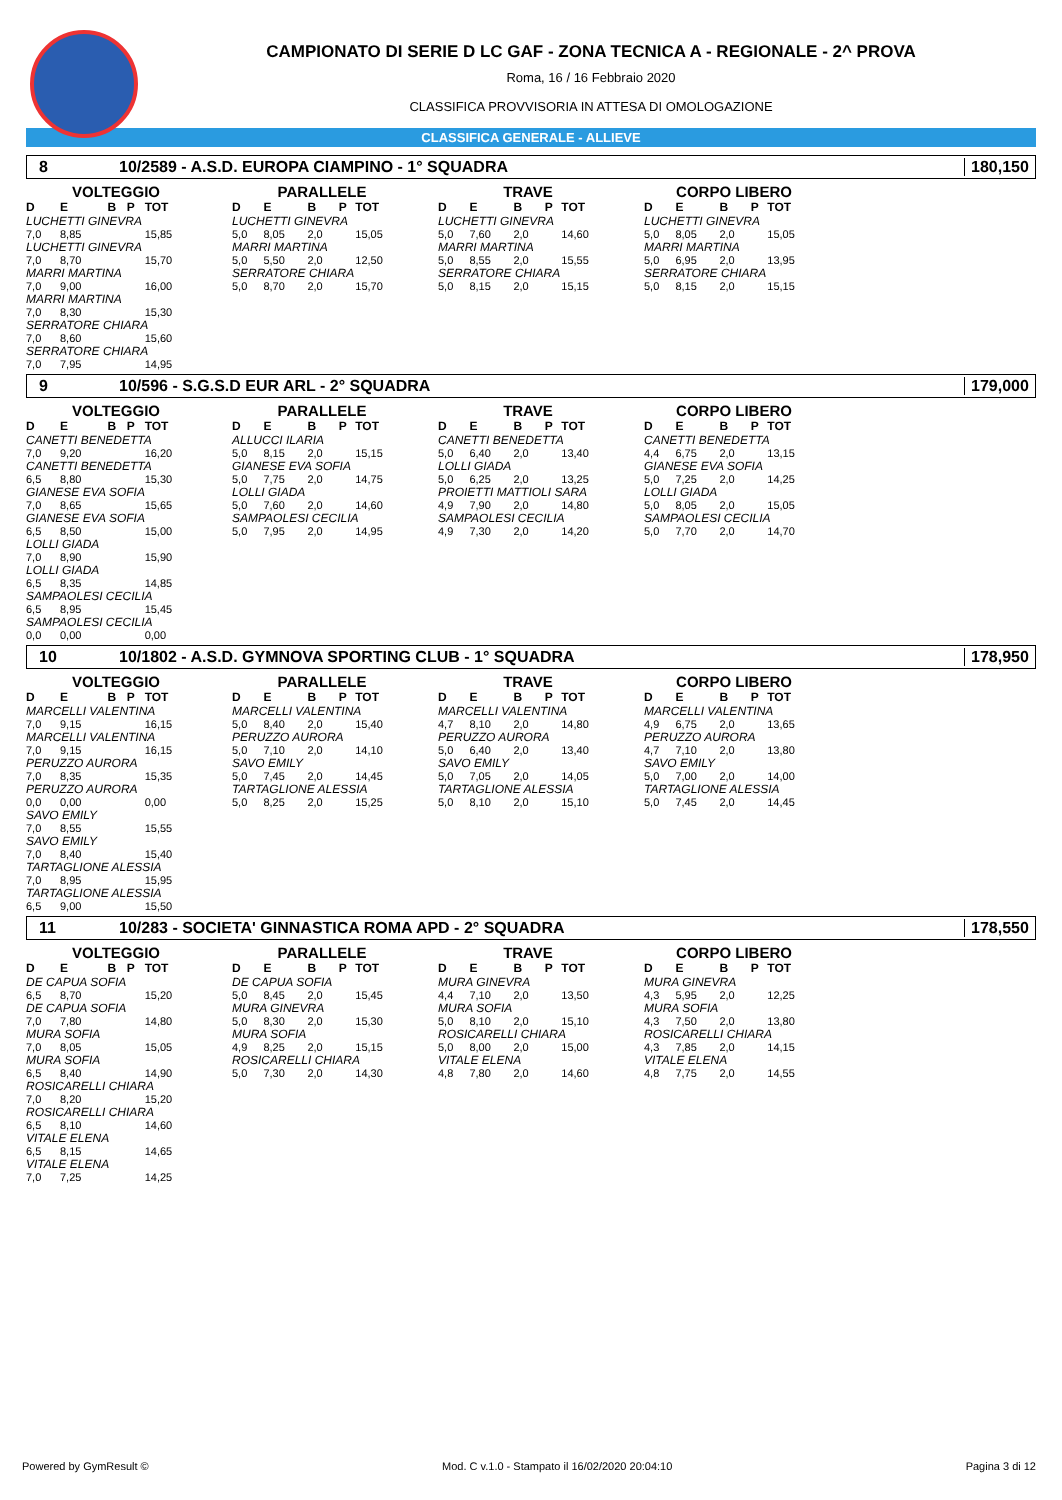CAMPIONATO DI SERIE D LC GAF - ZONA TECNICA A - REGIONALE - 2^ PROVA
Roma, 16 / 16 Febbraio 2020
CLASSIFICA PROVVISORIA IN ATTESA DI OMOLOGAZIONE
CLASSIFICA GENERALE - ALLIEVE
8 10/2589 - A.S.D. EUROPA CIAMPINO - 1° SQUADRA 180,150
VOLTEGGIO
| D | E | B | P | TOT |
| --- | --- | --- | --- | --- |
| LUCHETTI GINEVRA | | | | |
| 7,0 | 8,85 | | | 15,85 |
| LUCHETTI GINEVRA | | | | |
| 7,0 | 8,70 | | | 15,70 |
| MARRI MARTINA | | | | |
| 7,0 | 9,00 | | | 16,00 |
| MARRI MARTINA | | | | |
| 7,0 | 8,30 | | | 15,30 |
| SERRATORE CHIARA | | | | |
| 7,0 | 8,60 | | | 15,60 |
| SERRATORE CHIARA | | | | |
| 7,0 | 7,95 | | | 14,95 |
PARALLELE
| D | E | B | P | TOT |
| --- | --- | --- | --- | --- |
| LUCHETTI GINEVRA | | | | |
| 5,0 | 8,05 | 2,0 | | 15,05 |
| MARRI MARTINA | | | | |
| 5,0 | 5,50 | 2,0 | | 12,50 |
| SERRATORE CHIARA | | | | |
| 5,0 | 8,70 | 2,0 | | 15,70 |
TRAVE
| D | E | B | P | TOT |
| --- | --- | --- | --- | --- |
| LUCHETTI GINEVRA | | | | |
| 5,0 | 7,60 | 2,0 | | 14,60 |
| MARRI MARTINA | | | | |
| 5,0 | 8,55 | 2,0 | | 15,55 |
| SERRATORE CHIARA | | | | |
| 5,0 | 8,15 | 2,0 | | 15,15 |
CORPO LIBERO
| D | E | B | P | TOT |
| --- | --- | --- | --- | --- |
| LUCHETTI GINEVRA | | | | |
| 5,0 | 8,05 | 2,0 | | 15,05 |
| MARRI MARTINA | | | | |
| 5,0 | 6,95 | 2,0 | | 13,95 |
| SERRATORE CHIARA | | | | |
| 5,0 | 8,15 | 2,0 | | 15,15 |
9 10/596 - S.G.S.D EUR ARL - 2° SQUADRA 179,000
VOLTEGGIO
| D | E | B | P | TOT |
| --- | --- | --- | --- | --- |
| CANETTI BENEDETTA | | | | |
| 7,0 | 9,20 | | | 16,20 |
| CANETTI BENEDETTA | | | | |
| 6,5 | 8,80 | | | 15,30 |
| GIANESE EVA SOFIA | | | | |
| 7,0 | 8,65 | | | 15,65 |
| GIANESE EVA SOFIA | | | | |
| 6,5 | 8,50 | | | 15,00 |
| LOLLI GIADA | | | | |
| 7,0 | 8,90 | | | 15,90 |
| LOLLI GIADA | | | | |
| 6,5 | 8,35 | | | 14,85 |
| SAMPAOLESI CECILIA | | | | |
| 6,5 | 8,95 | | | 15,45 |
| SAMPAOLESI CECILIA | | | | |
| 0,0 | 0,00 | | | 0,00 |
PARALLELE
| D | E | B | P | TOT |
| --- | --- | --- | --- | --- |
| ALLUCCI ILARIA | | | | |
| 5,0 | 8,15 | 2,0 | | 15,15 |
| GIANESE EVA SOFIA | | | | |
| 5,0 | 7,75 | 2,0 | | 14,75 |
| LOLLI GIADA | | | | |
| 5,0 | 7,60 | 2,0 | | 14,60 |
| SAMPAOLESI CECILIA | | | | |
| 5,0 | 7,95 | 2,0 | | 14,95 |
TRAVE
| D | E | B | P | TOT |
| --- | --- | --- | --- | --- |
| CANETTI BENEDETTA | | | | |
| 5,0 | 6,40 | 2,0 | | 13,40 |
| LOLLI GIADA | | | | |
| 5,0 | 6,25 | 2,0 | | 13,25 |
| PROIETTI MATTIOLI SARA | | | | |
| 4,9 | 7,90 | 2,0 | | 14,80 |
| SAMPAOLESI CECILIA | | | | |
| 4,9 | 7,30 | 2,0 | | 14,20 |
CORPO LIBERO
| D | E | B | P | TOT |
| --- | --- | --- | --- | --- |
| CANETTI BENEDETTA | | | | |
| 4,4 | 6,75 | 2,0 | | 13,15 |
| GIANESE EVA SOFIA | | | | |
| 5,0 | 7,25 | 2,0 | | 14,25 |
| LOLLI GIADA | | | | |
| 5,0 | 8,05 | 2,0 | | 15,05 |
| SAMPAOLESI CECILIA | | | | |
| 5,0 | 7,70 | 2,0 | | 14,70 |
10 10/1802 - A.S.D. GYMNOVA SPORTING CLUB - 1° SQUADRA 178,950
VOLTEGGIO
| D | E | B | P | TOT |
| --- | --- | --- | --- | --- |
| MARCELLI VALENTINA | | | | |
| 7,0 | 9,15 | | | 16,15 |
| MARCELLI VALENTINA | | | | |
| 7,0 | 9,15 | | | 16,15 |
| PERUZZO AURORA | | | | |
| 7,0 | 8,35 | | | 15,35 |
| PERUZZO AURORA | | | | |
| 0,0 | 0,00 | | | 0,00 |
| SAVO EMILY | | | | |
| 7,0 | 8,55 | | | 15,55 |
| SAVO EMILY | | | | |
| 7,0 | 8,40 | | | 15,40 |
| TARTAGLIONE ALESSIA | | | | |
| 7,0 | 8,95 | | | 15,95 |
| TARTAGLIONE ALESSIA | | | | |
| 6,5 | 9,00 | | | 15,50 |
PARALLELE
| D | E | B | P | TOT |
| --- | --- | --- | --- | --- |
| MARCELLI VALENTINA | | | | |
| 5,0 | 8,40 | 2,0 | | 15,40 |
| PERUZZO AURORA | | | | |
| 5,0 | 7,10 | 2,0 | | 14,10 |
| SAVO EMILY | | | | |
| 5,0 | 7,45 | 2,0 | | 14,45 |
| TARTAGLIONE ALESSIA | | | | |
| 5,0 | 8,25 | 2,0 | | 15,25 |
TRAVE
| D | E | B | P | TOT |
| --- | --- | --- | --- | --- |
| MARCELLI VALENTINA | | | | |
| 4,7 | 8,10 | 2,0 | | 14,80 |
| PERUZZO AURORA | | | | |
| 5,0 | 6,40 | 2,0 | | 13,40 |
| SAVO EMILY | | | | |
| 5,0 | 7,05 | 2,0 | | 14,05 |
| TARTAGLIONE ALESSIA | | | | |
| 5,0 | 8,10 | 2,0 | | 15,10 |
CORPO LIBERO
| D | E | B | P | TOT |
| --- | --- | --- | --- | --- |
| MARCELLI VALENTINA | | | | |
| 4,9 | 6,75 | 2,0 | | 13,65 |
| PERUZZO AURORA | | | | |
| 4,7 | 7,10 | 2,0 | | 13,80 |
| SAVO EMILY | | | | |
| 5,0 | 7,00 | 2,0 | | 14,00 |
| TARTAGLIONE ALESSIA | | | | |
| 5,0 | 7,45 | 2,0 | | 14,45 |
11 10/283 - SOCIETA' GINNASTICA ROMA APD - 2° SQUADRA 178,550
VOLTEGGIO
| D | E | B | P | TOT |
| --- | --- | --- | --- | --- |
| DE CAPUA SOFIA | | | | |
| 6,5 | 8,70 | | | 15,20 |
| DE CAPUA SOFIA | | | | |
| 7,0 | 7,80 | | | 14,80 |
| MURA SOFIA | | | | |
| 7,0 | 8,05 | | | 15,05 |
| MURA SOFIA | | | | |
| 6,5 | 8,40 | | | 14,90 |
| ROSICARELLI CHIARA | | | | |
| 7,0 | 8,20 | | | 15,20 |
| ROSICARELLI CHIARA | | | | |
| 6,5 | 8,10 | | | 14,60 |
| VITALE ELENA | | | | |
| 6,5 | 8,15 | | | 14,65 |
| VITALE ELENA | | | | |
| 7,0 | 7,25 | | | 14,25 |
PARALLELE
| D | E | B | P | TOT |
| --- | --- | --- | --- | --- |
| DE CAPUA SOFIA | | | | |
| 5,0 | 8,45 | 2,0 | | 15,45 |
| MURA GINEVRA | | | | |
| 5,0 | 8,30 | 2,0 | | 15,30 |
| MURA SOFIA | | | | |
| 4,9 | 8,25 | 2,0 | | 15,15 |
| ROSICARELLI CHIARA | | | | |
| 5,0 | 7,30 | 2,0 | | 14,30 |
TRAVE
| D | E | B | P | TOT |
| --- | --- | --- | --- | --- |
| MURA GINEVRA | | | | |
| 4,4 | 7,10 | 2,0 | | 13,50 |
| MURA SOFIA | | | | |
| 5,0 | 8,10 | 2,0 | | 15,10 |
| ROSICARELLI CHIARA | | | | |
| 5,0 | 8,00 | 2,0 | | 15,00 |
| VITALE ELENA | | | | |
| 4,8 | 7,80 | 2,0 | | 14,60 |
CORPO LIBERO
| D | E | B | P | TOT |
| --- | --- | --- | --- | --- |
| MURA GINEVRA | | | | |
| 4,3 | 5,95 | 2,0 | | 12,25 |
| MURA SOFIA | | | | |
| 4,3 | 7,50 | 2,0 | | 13,80 |
| ROSICARELLI CHIARA | | | | |
| 4,3 | 7,85 | 2,0 | | 14,15 |
| VITALE ELENA | | | | |
| 4,8 | 7,75 | 2,0 | | 14,55 |
Powered by GymResult © Mod. C v.1.0 - Stampato il 16/02/2020 20:04:10 Pagina 3 di 12